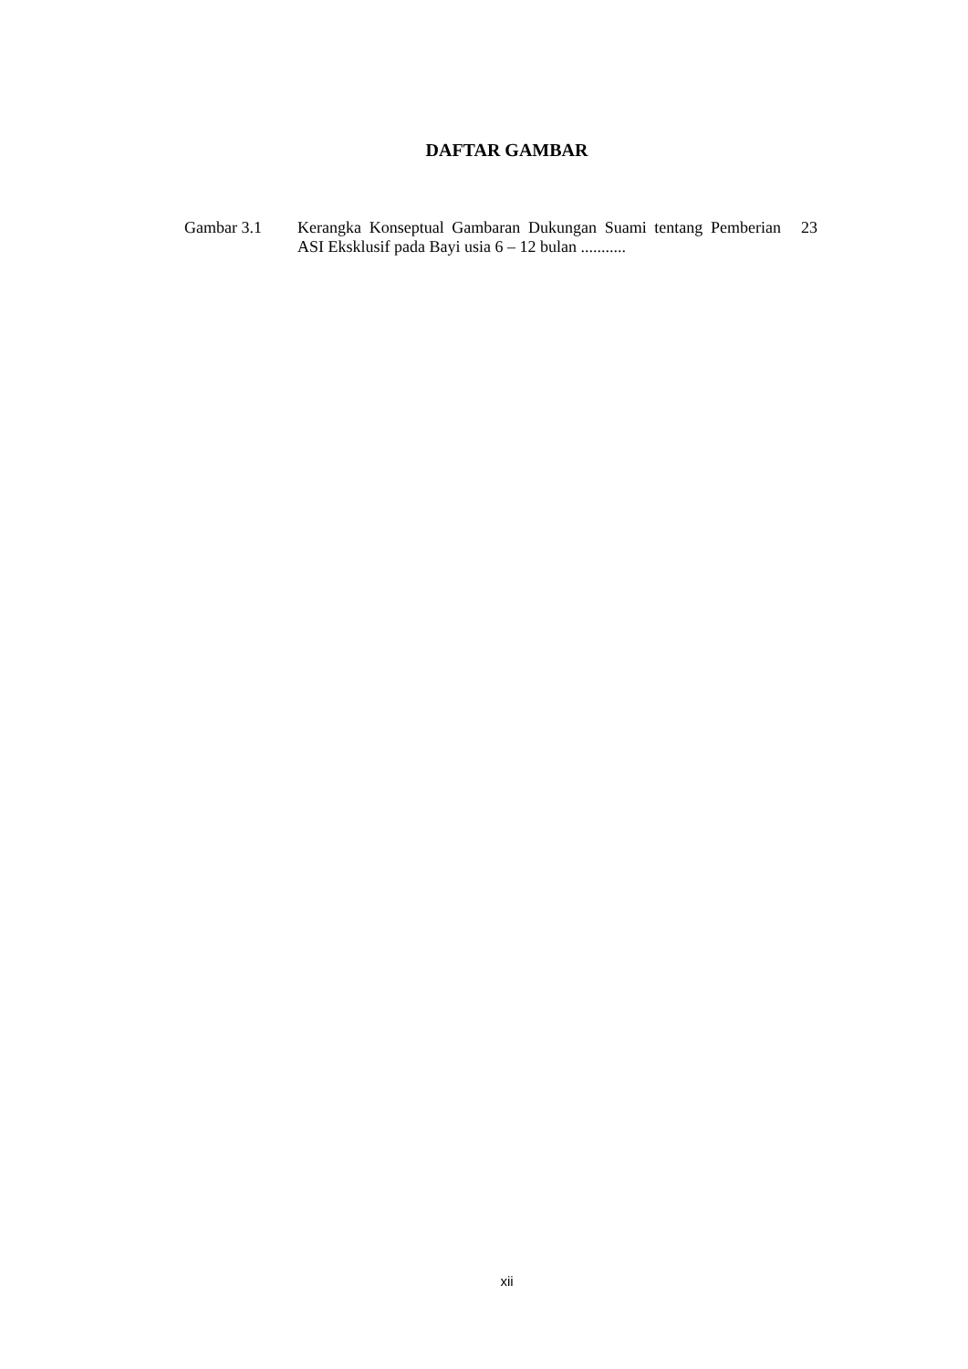DAFTAR GAMBAR
| Gambar 3.1 | Kerangka Konseptual Gambaran Dukungan Suami tentang Pemberian ASI Eksklusif pada Bayi usia 6 – 12 bulan ........... | 23 |
xii